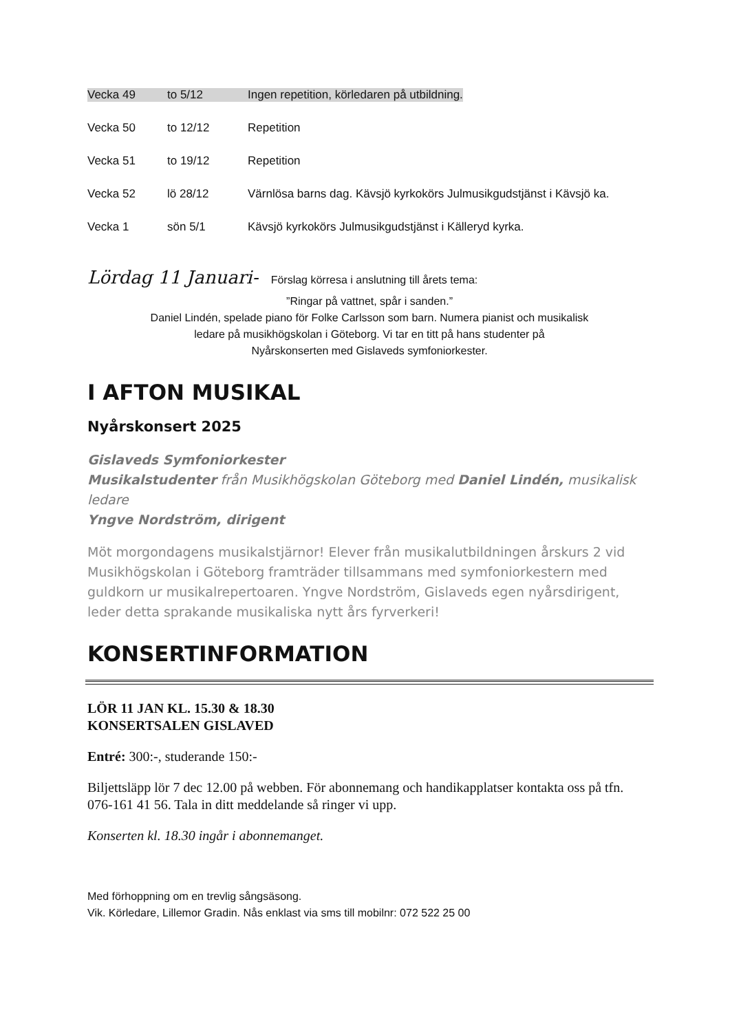Vecka 49 to 5/12 Ingen repetition, körledaren på utbildning.
Vecka 50 to 12/12 Repetition
Vecka 51 to 19/12 Repetition
Vecka 52 lö 28/12 Värnlösa barns dag. Kävsjö kyrkokörs Julmusikgudstjänst i Kävsjö ka.
Vecka 1 sön 5/1 Kävsjö kyrkokörs Julmusikgudstjänst i Källeryd kyrka.
Lördag 11 Januari- Förslag körresa i anslutning till årets tema:
”Ringar på vattnet, spår i sanden.”
Daniel Lindén, spelade piano för Folke Carlsson som barn. Numera pianist och musikalisk
ledare på musikhögskolan i Göteborg. Vi tar en titt på hans studenter på
Nyårskonserten med Gislaveds symfoniorkester.
I AFTON MUSIKAL
Nyårskonsert 2025
Gislaveds Symfoniorkester
Musikalstudenter från Musikhögskolan Göteborg med Daniel Lindén, musikalisk ledare
Yngve Nordström, dirigent
Möt morgondagens musikalstjärnor! Elever från musikalutbildningen årskurs 2 vid Musikhögskolan i Göteborg framträder tillsammans med symfoniorkestern med guldkorn ur musikalrepertoaren. Yngve Nordström, Gislaveds egen nyårsdirigent, leder detta sprakande musikaliska nytt års fyrverkeri!
KONSERTINFORMATION
LÖR 11 JAN KL. 15.30 & 18.30
KONSERTSALEN GISLAVED
Entré: 300:-, studerande 150:-
Biljettsläpp lör 7 dec 12.00 på webben. För abonnemang och handikapplatser kontakta oss på tfn. 076-161 41 56. Tala in ditt meddelande så ringer vi upp.
Konserten kl. 18.30 ingår i abonnemanget.
Med förhoppning om en trevlig sångsäsong.
Vik. Körledare, Lillemor Gradin. Nås enklast via sms till mobilnr: 072 522 25 00